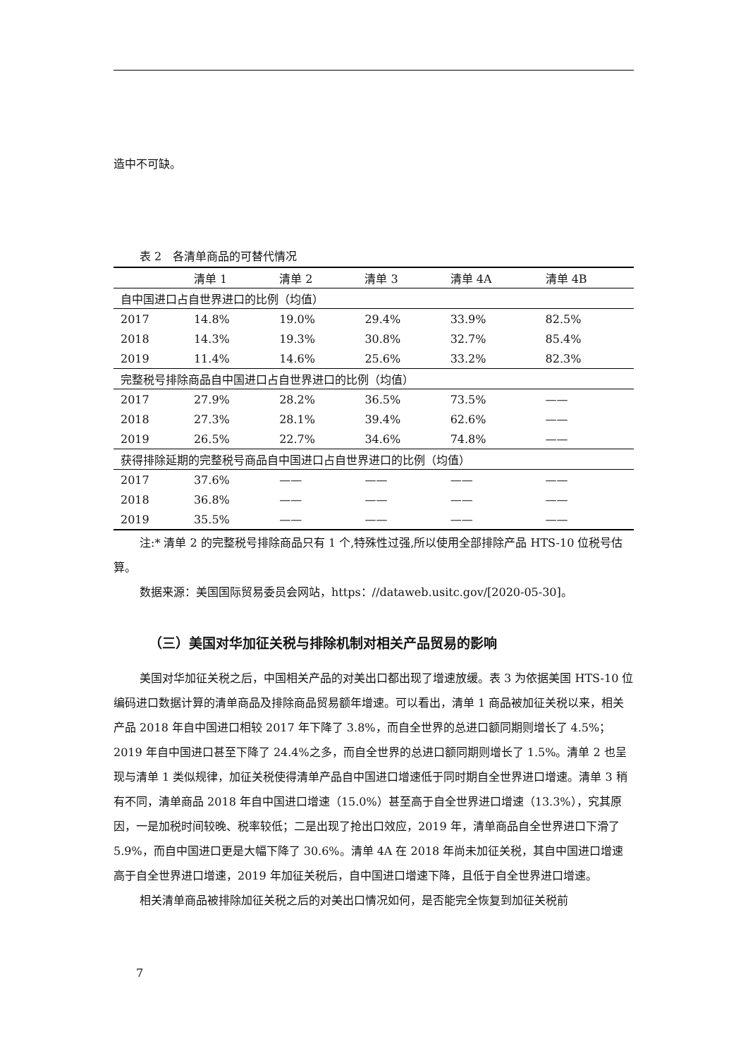造中不可缺。
表 2　各清单商品的可替代情况
| | 清单 1 | 清单 2 | 清单 3 | 清单 4A | 清单 4B |
| --- | --- | --- | --- | --- | --- |
| 自中国进口占自世界进口的比例（均值） | | | | | |
| 2017 | 14.8% | 19.0% | 29.4% | 33.9% | 82.5% |
| 2018 | 14.3% | 19.3% | 30.8% | 32.7% | 85.4% |
| 2019 | 11.4% | 14.6% | 25.6% | 33.2% | 82.3% |
| 完整税号排除商品自中国进口占自世界进口的比例（均值） | | | | | |
| 2017 | 27.9% | 28.2% | 36.5% | 73.5% | —— |
| 2018 | 27.3% | 28.1% | 39.4% | 62.6% | —— |
| 2019 | 26.5% | 22.7% | 34.6% | 74.8% | —— |
| 获得排除延期的完整税号商品自中国进口占自世界进口的比例（均值） | | | | | |
| 2017 | 37.6% | —— | —— | —— | —— |
| 2018 | 36.8% | —— | —— | —— | —— |
| 2019 | 35.5% | —— | —— | —— | —— |
注:* 清单 2 的完整税号排除商品只有 1 个,特殊性过强,所以使用全部排除产品 HTS-10 位税号估算。
数据来源：美国国际贸易委员会网站，https：//dataweb.usitc.gov/[2020-05-30]。
（三）美国对华加征关税与排除机制对相关产品贸易的影响
美国对华加征关税之后，中国相关产品的对美出口都出现了增速放缓。表 3 为依据美国 HTS-10 位编码进口数据计算的清单商品及排除商品贸易额年增速。可以看出，清单 1 商品被加征关税以来，相关产品 2018 年自中国进口相较 2017 年下降了 3.8%，而自全世界的总进口额同期则增长了 4.5%；2019 年自中国进口甚至下降了 24.4%之多，而自全世界的总进口额同期则增长了 1.5%。清单 2 也呈现与清单 1 类似规律，加征关税使得清单产品自中国进口增速低于同时期自全世界进口增速。清单 3 稍有不同，清单商品 2018 年自中国进口增速（15.0%）甚至高于自全世界进口增速（13.3%），究其原因，一是加税时间较晚、税率较低；二是出现了抢出口效应，2019 年，清单商品自全世界进口下滑了 5.9%，而自中国进口更是大幅下降了 30.6%。清单 4A 在 2018 年尚未加征关税，其自中国进口增速高于自全世界进口增速，2019 年加征关税后，自中国进口增速下降，且低于自全世界进口增速。
相关清单商品被排除加征关税之后的对美出口情况如何，是否能完全恢复到加征关税前
7